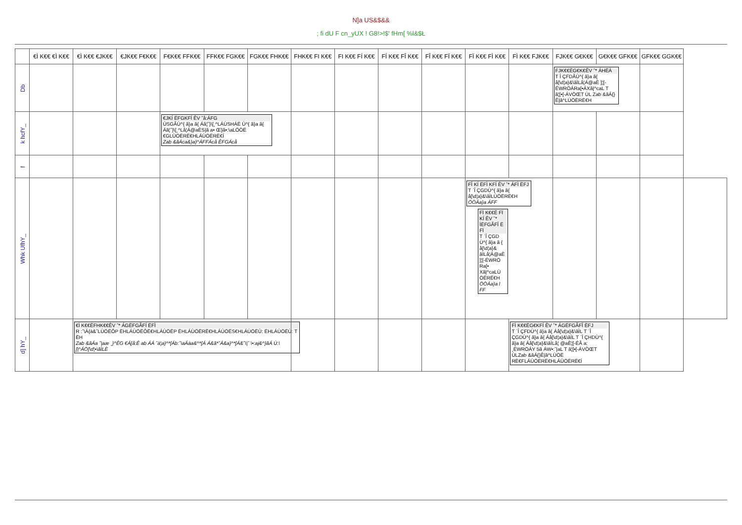N]a US&$&&
; fi dU F cn_yUX ! G8!>!$' fHm[ %l&$Ł
| | €Ì K€€ €Ì K€€ | €Ì K€€ €JK€€ | €JK€€ F€K€€ | F€K€€ FFK€€ | FFK€€ FGK€€ | FGK€€ FHK€€ | FHK€€ FI K€€ | FI K€€ FÍ K€€ | FÍ K€€ FÎ K€€ | FÎ K€€ FÏ K€€ | FÏ K€€ FÌ K€€ | FÌ K€€ FJK€€ | FJK€€ G€K€€ | G€K€€ GFK€€ | GFK€€ GGK€€ | |
| --- | --- | --- | --- | --- | --- | --- | --- | --- | --- | --- | --- | --- | --- | --- | --- | --- |
| Db | | | | | | | | | | | | | FJK€€ËG€K€ÊV ˆ* ÁHËÀ T Î ÇFDÃÙ^{ ã}a ã{ å[\d¦a}&\ãÌLå¦Á@aÈ ]¦[-ÉWRÖÁRa[•ÁXã/^caL T ã¦[•[-ÁVÒŒT ÙL Zab &ãÁ{}Ê/ã^LÙÖËRË€H | | | |
| k hcfY_ | | | | €JKÍ ËFGKFÍ ÊV ˆå:ÁFG ÙSGÃÙ^{ ã}a ã{ Áã¦ˆ}\[¸^LÁÙSHÁË Ù^{ ã}a ã{ Áã¦ˆ}\[¸^Lå¦Á@aÈS/ã a• Œ}ã•:\aLÖÒË €GLÙÖËRË€HLÁÙÖËRË€Í Zab &ãÁca&}a}^ÁFFÁcå ÊFGÁcå | | | | | | | | | | | | |
| f | | | | | | | | | | | | | | | | |
| Whk UfhY_ | | | | | | | | | | | FÎ KÍ ËFÌ KFÍ ÊV ˆ* ÁFÌ ËFJ T ˊÎ ÇGDÙ^{ ã}a ã{ å[\d¦a}&\ãÌLÙÖËRË€H ÖÒÁa}a ÁFF FÏ K€€Ë FÏ KÍ ÊV ˆ* ÌËFGÃFÎ Ë FÏ T ˊÎ ÇGD Ù^{ ã}a ã { å[\d¦a}& ãÌLå¦Á@aÈ ]¦[-ÉWRÖ Ra[• Xã/^caLÙ ÖËRË€H ÖÒÁa}a l FF | | | | | |
| d] hY_ | | €Ì K€€ËFHK€€ÊV ˆ* ÁGËFGÃFÍ ËFÌ R :ˆ\Á{à&ˆLÙÖËÔP ËHLÁÙÖËÔË€HLÁÙÖËP ËHLÁÙÖËRË€HLÁÙÖËS€HLÁÙÖËÙ: ËHLÁÙÖËÙ: T ËH Zab &ãÁa ˇ/aæ ¸}^ÊG €Á[å:Ê ab ÁÁ ˆà¦a}^*[Áb:ˆ\aÁàa&^*[Á Á&ã*ˇÁ&a}^*[Á&ˆ\/ˇ \•:aj&^}ãÁ Ù:\[/^ÁÖ[\d¦•\ãÌLÈ | | | | | | | | | | FÌ K€€ËG€KFÍ ÊV ˆ* ÁGËFGÃFÎ ËFJ T ˊÎ ÇFDÙ^{ ã}a ã{ Áå[\d¦a}&\ãÌL T ˊÎ ÇGDÙ^{ ã}a ã{ Áå[\d¦a}&\ãÌL T ˊÎ ÇHDÙ^{ ã}a ã{ Áå[\d¦a}&\ãÌLå¦ @aÈ¦[-ÉÃ a: ¸ÉWRÖÁY 5ã ÁW•:ˇ/aL T ã¦[•[-ÁVÒŒT ÙLZab &ãÁ{}Ê/ã^LÙÖË RË€FLÁÙÖËRË€HLÁÙÖËRË€Í | | | | |